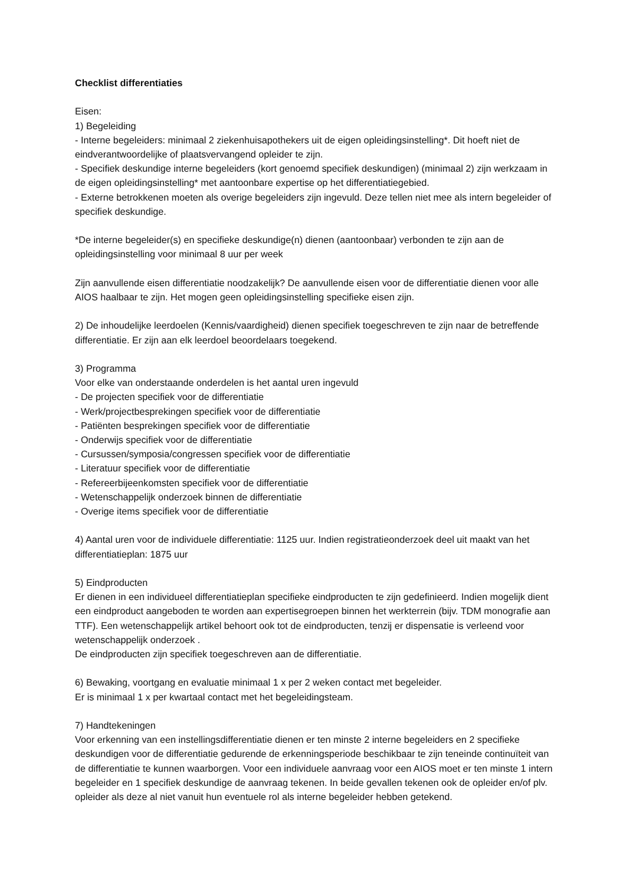Checklist differentiaties
Eisen:
1) Begeleiding
- Interne begeleiders: minimaal 2 ziekenhuisapothekers uit de eigen opleidingsinstelling*. Dit hoeft niet de eindverantwoordelijke of plaatsvervangend opleider te zijn.
- Specifiek deskundige interne begeleiders (kort genoemd specifiek deskundigen) (minimaal 2) zijn werkzaam in de eigen opleidingsinstelling* met aantoonbare expertise op het differentiatiegebied.
- Externe betrokkenen moeten als overige begeleiders zijn ingevuld. Deze tellen niet mee als intern begeleider of specifiek deskundige.
*De interne begeleider(s) en specifieke deskundige(n) dienen (aantoonbaar) verbonden te zijn aan de opleidingsinstelling voor minimaal 8 uur per week
Zijn aanvullende eisen differentiatie noodzakelijk? De aanvullende eisen voor de differentiatie dienen voor alle AIOS haalbaar te zijn. Het mogen geen opleidingsinstelling specifieke eisen zijn.
2) De inhoudelijke leerdoelen (Kennis/vaardigheid) dienen specifiek toegeschreven te zijn naar de betreffende differentiatie. Er zijn aan elk leerdoel beoordelaars toegekend.
3) Programma
Voor elke van onderstaande onderdelen is het aantal uren ingevuld
- De projecten specifiek voor de differentiatie
- Werk/projectbesprekingen specifiek voor de differentiatie
- Patiënten besprekingen specifiek voor de differentiatie
- Onderwijs specifiek voor de differentiatie
- Cursussen/symposia/congressen specifiek voor de differentiatie
- Literatuur specifiek voor de differentiatie
- Refereerbijeenkomsten specifiek voor de differentiatie
- Wetenschappelijk onderzoek binnen de differentiatie
- Overige items specifiek voor de differentiatie
4) Aantal uren voor de individuele differentiatie: 1125 uur. Indien registratieonderzoek deel uit maakt van het differentiatieplan: 1875 uur
5) Eindproducten
Er dienen in een individueel differentiatieplan specifieke eindproducten te zijn gedefinieerd. Indien mogelijk dient een eindproduct aangeboden te worden aan expertisegroepen binnen het werkterrein (bijv. TDM monografie aan TTF). Een wetenschappelijk artikel behoort ook tot de eindproducten, tenzij er dispensatie is verleend voor wetenschappelijk onderzoek .
De eindproducten zijn specifiek toegeschreven aan de differentiatie.
6) Bewaking, voortgang en evaluatie minimaal 1 x per 2 weken contact met begeleider.
Er is minimaal 1 x per kwartaal contact met het begeleidingsteam.
7) Handtekeningen
Voor erkenning van een instellingsdifferentiatie dienen er ten minste 2 interne begeleiders en 2 specifieke deskundigen voor de differentiatie gedurende de erkenningsperiode beschikbaar te zijn teneinde continuïteit van de differentiatie te kunnen waarborgen. Voor een individuele aanvraag voor een AIOS moet er ten minste 1 intern begeleider en 1 specifiek deskundige de aanvraag tekenen. In beide gevallen tekenen ook de opleider en/of plv. opleider als deze al niet vanuit hun eventuele rol als interne begeleider hebben getekend.